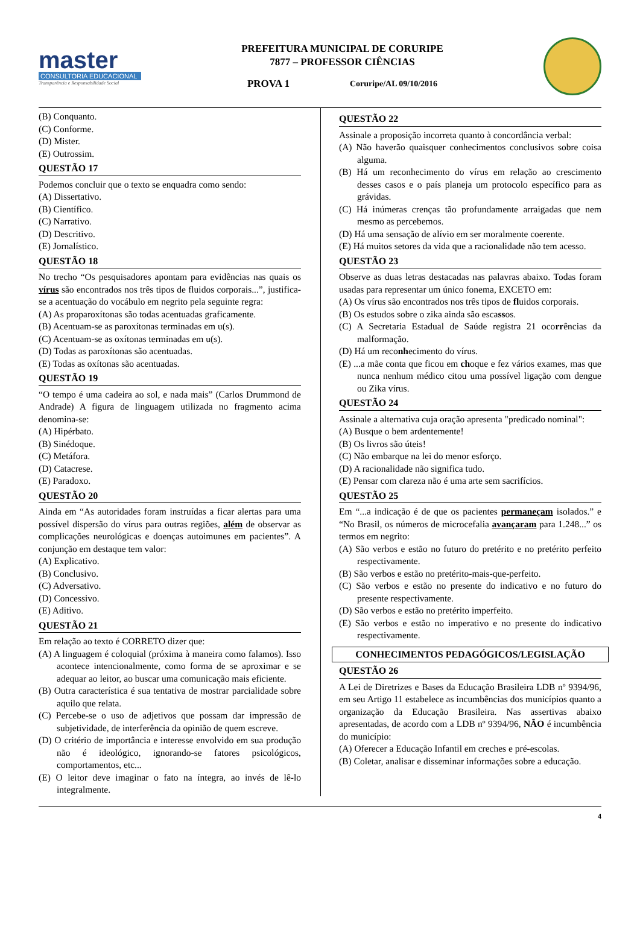master
CONSULTORIA EDUCACIONAL
Transparência e Responsabilidade Social
PREFEITURA MUNICIPAL DE CORURIPE
7877 – PROFESSOR CIÊNCIAS
PROVA 1 Coruripe/AL 09/10/2016
(B) Conquanto.
(C) Conforme.
(D) Mister.
(E) Outrossim.
QUESTÃO 17
Podemos concluir que o texto se enquadra como sendo:
(A) Dissertativo.
(B) Científico.
(C) Narrativo.
(D) Descritivo.
(E) Jornalístico.
QUESTÃO 18
No trecho “Os pesquisadores apontam para evidências nas quais os vírus são encontrados nos três tipos de fluidos corporais...”, justifica-se a acentuação do vocábulo em negrito pela seguinte regra:
(A) As proparoxítonas são todas acentuadas graficamente.
(B) Acentuam-se as paroxítonas terminadas em u(s).
(C) Acentuam-se as oxítonas terminadas em u(s).
(D) Todas as paroxítonas são acentuadas.
(E) Todas as oxítonas são acentuadas.
QUESTÃO 19
“O tempo é uma cadeira ao sol, e nada mais” (Carlos Drummond de Andrade) A figura de linguagem utilizada no fragmento acima denomina-se:
(A) Hipérbato.
(B) Sinédoque.
(C) Metáfora.
(D) Catacrese.
(E) Paradoxo.
QUESTÃO 20
Ainda em “As autoridades foram instruídas a ficar alertas para uma possível dispersão do vírus para outras regiões, além de observar as complicações neurológicas e doenças autoimunes em pacientes”. A conjunção em destaque tem valor:
(A) Explicativo.
(B) Conclusivo.
(C) Adversativo.
(D) Concessivo.
(E) Aditivo.
QUESTÃO 21
Em relação ao texto é CORRETO dizer que:
(A) A linguagem é coloquial (próxima à maneira como falamos). Isso acontece intencionalmente, como forma de se aproximar e se adequar ao leitor, ao buscar uma comunicação mais eficiente.
(B) Outra característica é sua tentativa de mostrar parcialidade sobre aquilo que relata.
(C) Percebe-se o uso de adjetivos que possam dar impressão de subjetividade, de interferência da opinião de quem escreve.
(D) O critério de importância e interesse envolvido em sua produção não é ideológico, ignorando-se fatores psicológicos, comportamentos, etc...
(E) O leitor deve imaginar o fato na íntegra, ao invés de lê-lo integralmente.
QUESTÃO 22
Assinale a proposição incorreta quanto à concordância verbal:
(A) Não haverão quaisquer conhecimentos conclusivos sobre coisa alguma.
(B) Há um reconhecimento do vírus em relação ao crescimento desses casos e o país planeja um protocolo específico para as grávidas.
(C) Há inúmeras crenças tão profundamente arraigadas que nem mesmo as percebemos.
(D) Há uma sensação de alívio em ser moralmente coerente.
(E) Há muitos setores da vida que a racionalidade não tem acesso.
QUESTÃO 23
Observe as duas letras destacadas nas palavras abaixo. Todas foram usadas para representar um único fonema, EXCETO em:
(A) Os vírus são encontrados nos três tipos de fluidos corporais.
(B) Os estudos sobre o zika ainda são escassos.
(C) A Secretaria Estadual de Saúde registra 21 ocorrências da malformação.
(D) Há um reconhecimento do vírus.
(E) ...a mãe conta que ficou em choque e fez vários exames, mas que nunca nenhum médico citou uma possível ligação com dengue ou Zika vírus.
QUESTÃO 24
Assinale a alternativa cuja oração apresenta "predicado nominal":
(A) Busque o bem ardentemente!
(B) Os livros são úteis!
(C) Não embarque na lei do menor esforço.
(D) A racionalidade não significa tudo.
(E) Pensar com clareza não é uma arte sem sacrifícios.
QUESTÃO 25
Em “...a indicação é de que os pacientes permaneçam isolados.” e “No Brasil, os números de microcefalia avançaram para 1.248...” os termos em negrito:
(A) São verbos e estão no futuro do pretérito e no pretérito perfeito respectivamente.
(B) São verbos e estão no pretérito-mais-que-perfeito.
(C) São verbos e estão no presente do indicativo e no futuro do presente respectivamente.
(D) São verbos e estão no pretérito imperfeito.
(E) São verbos e estão no imperativo e no presente do indicativo respectivamente.
CONHECIMENTOS PEDAGÓGICOS/LEGISLAÇÃO
QUESTÃO 26
A Lei de Diretrizes e Bases da Educação Brasileira LDB nº 9394/96, em seu Artigo 11 estabelece as incumbências dos municípios quanto a organização da Educação Brasileira. Nas assertivas abaixo apresentadas, de acordo com a LDB nº 9394/96, NÃO é incumbência do município:
(A) Oferecer a Educação Infantil em creches e pré-escolas.
(B) Coletar, analisar e disseminar informações sobre a educação.
4